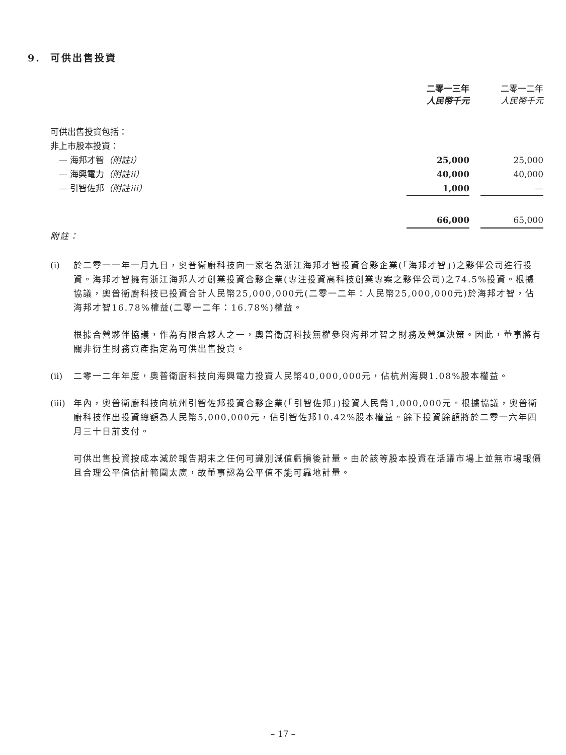9. 可供出售投資
| | 二零一三年 人民幣千元 | | 二零一二年 人民幣千元 |
| --- | --- | --- | --- |
| 可供出售投資包括： | | | |
| 非上市股本投資： | | | |
| — 海邦才智 （附註i） | 25,000 | | 25,000 |
| — 海興電力 （附註ii） | 40,000 | | 40,000 |
| — 引智佐邦 （附註iii） | 1,000 | | — |
| | 66,000 | | 65,000 |
附註：
(i) 於二零一一年一月九日，奧普衛廚科技向一家名為浙江海邦才智投資合夥企業(「海邦才智」)之夥伴公司進行投資。海邦才智擁有浙江海邦人才創業投資合夥企業(專注投資高科技創業專案之夥伴公司)之74.5%投資。根據協議，奧普衛廚科技已投資合計人民幣25,000,000元(二零一二年：人民幣25,000,000元)於海邦才智，佔海邦才智16.78%權益(二零一二年：16.78%)權益。
根據合營夥伴協議，作為有限合夥人之一，奧普衛廚科技無權參與海邦才智之財務及營運決策。因此，董事將有關非衍生財務資產指定為可供出售投資。
(ii) 二零一二年年度，奧普衛廚科技向海興電力投資人民幣40,000,000元，佔杭州海興1.08%股本權益。
(iii) 年內，奧普衛廚科技向杭州引智佐邦投資合夥企業(「引智佐邦」)投資人民幣1,000,000元。根據協議，奧普衛廚科技作出投資總額為人民幣5,000,000元，佔引智佐邦10.42%股本權益。餘下投資餘額將於二零一六年四月三十日前支付。
可供出售投資按成本減於報告期末之任何可識別減值虧損後計量。由於該等股本投資在活躍市場上並無市場報價且合理公平值估計範圍太廣，故董事認為公平值不能可靠地計量。
– 17 –